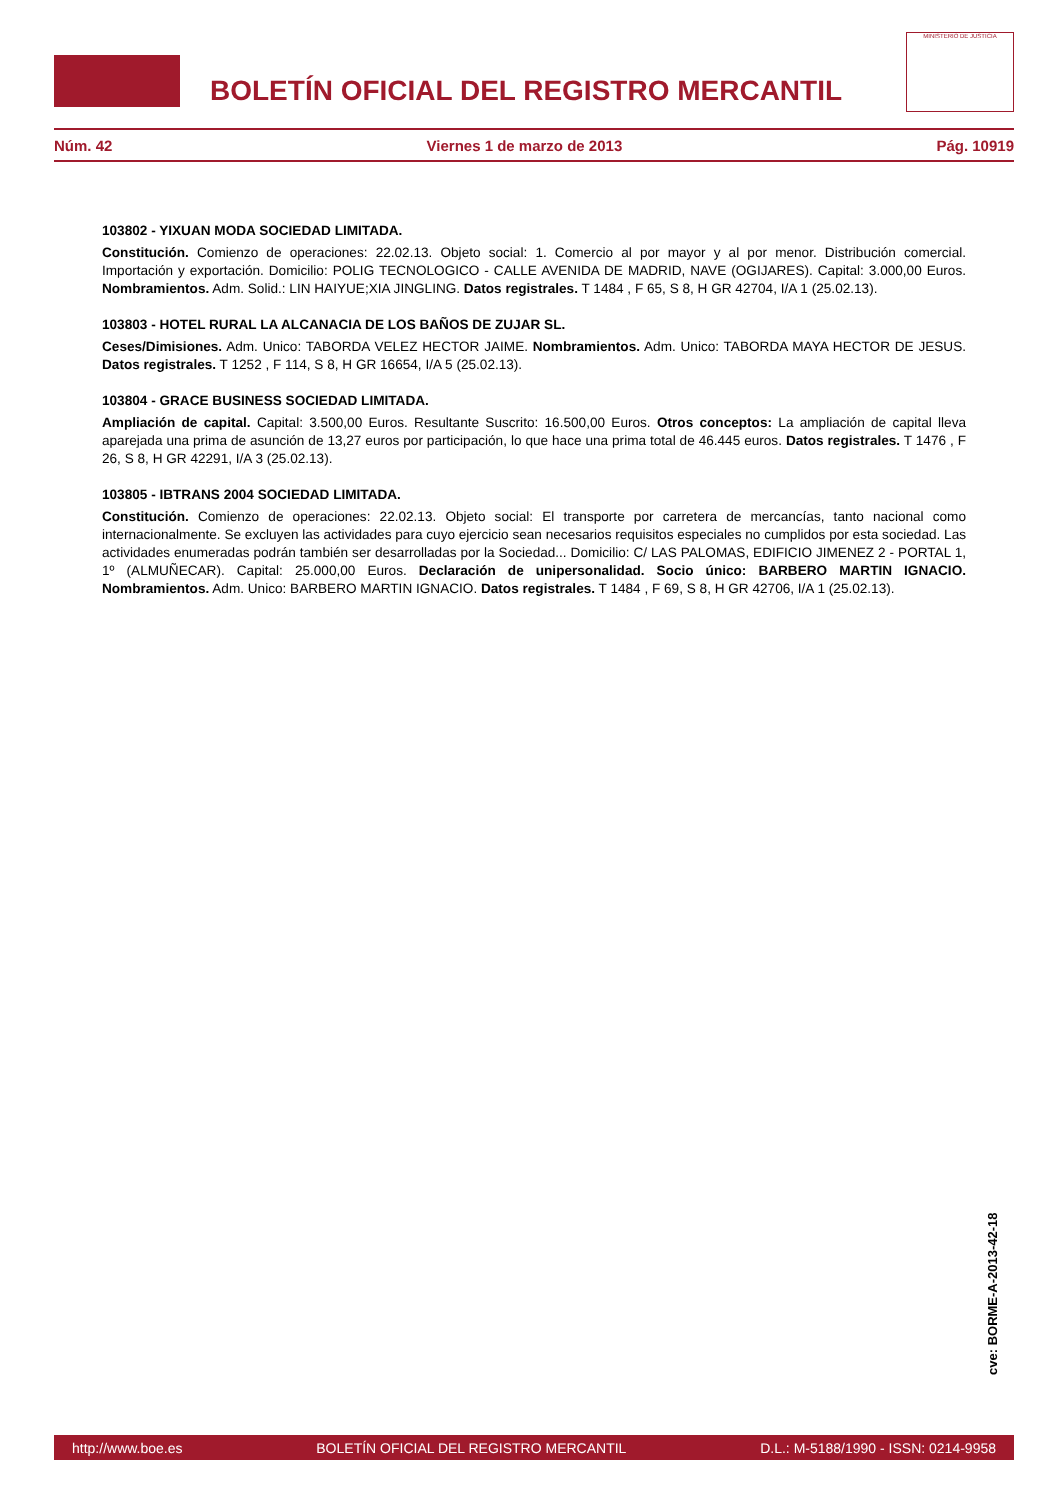BOLETÍN OFICIAL DEL REGISTRO MERCANTIL
MINISTERIO DE JUSTICIA
Núm. 42 Viernes 1 de marzo de 2013 Pág. 10919
103802 - YIXUAN MODA SOCIEDAD LIMITADA.
Constitución. Comienzo de operaciones: 22.02.13. Objeto social: 1. Comercio al por mayor y al por menor. Distribución comercial. Importación y exportación. Domicilio: POLIG TECNOLOGICO - CALLE AVENIDA DE MADRID, NAVE (OGIJARES). Capital: 3.000,00 Euros. Nombramientos. Adm. Solid.: LIN HAIYUE;XIA JINGLING. Datos registrales. T 1484 , F 65, S 8, H GR 42704, I/A 1 (25.02.13).
103803 - HOTEL RURAL LA ALCANACIA DE LOS BAÑOS DE ZUJAR SL.
Ceses/Dimisiones. Adm. Unico: TABORDA VELEZ HECTOR JAIME. Nombramientos. Adm. Unico: TABORDA MAYA HECTOR DE JESUS. Datos registrales. T 1252 , F 114, S 8, H GR 16654, I/A 5 (25.02.13).
103804 - GRACE BUSINESS SOCIEDAD LIMITADA.
Ampliación de capital. Capital: 3.500,00 Euros. Resultante Suscrito: 16.500,00 Euros. Otros conceptos: La ampliación de capital lleva aparejada una prima de asunción de 13,27 euros por participación, lo que hace una prima total de 46.445 euros. Datos registrales. T 1476 , F 26, S 8, H GR 42291, I/A 3 (25.02.13).
103805 - IBTRANS 2004 SOCIEDAD LIMITADA.
Constitución. Comienzo de operaciones: 22.02.13. Objeto social: El transporte por carretera de mercancías, tanto nacional como internacionalmente. Se excluyen las actividades para cuyo ejercicio sean necesarios requisitos especiales no cumplidos por esta sociedad. Las actividades enumeradas podrán también ser desarrolladas por la Sociedad... Domicilio: C/ LAS PALOMAS, EDIFICIO JIMENEZ 2 - PORTAL 1, 1º (ALMUÑECAR). Capital: 25.000,00 Euros. Declaración de unipersonalidad. Socio único: BARBERO MARTIN IGNACIO. Nombramientos. Adm. Unico: BARBERO MARTIN IGNACIO. Datos registrales. T 1484 , F 69, S 8, H GR 42706, I/A 1 (25.02.13).
cve: BORME-A-2013-42-18
http://www.boe.es BOLETÍN OFICIAL DEL REGISTRO MERCANTIL D.L.: M-5188/1990 - ISSN: 0214-9958